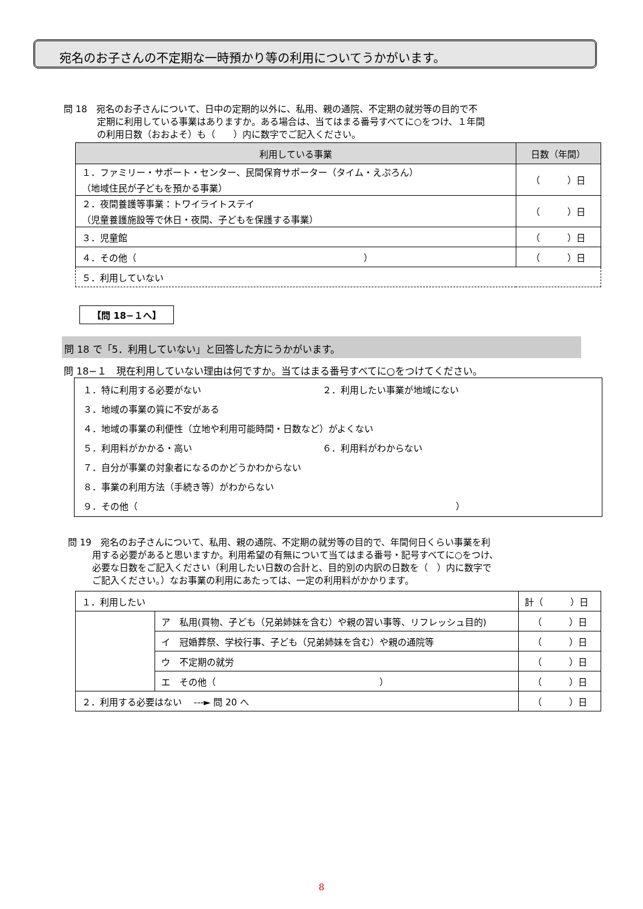宛名のお子さんの不定期な一時預かり等の利用についてうかがいます。
問 18　宛名のお子さんについて、日中の定期的以外に、私用、親の通院、不定期の就労等の目的で不
定期に利用している事業はありますか。ある場合は、当てはまる番号すべてに○をつけ、１年間
の利用日数（おおよそ）も（　　）内に数字でご記入ください。
| 利用している事業 | 日数（年間） |
| --- | --- |
| １．ファミリー・サポート・センター、民間保育サポーター（タイム・えぷろん） （地域住民が子どもを預かる事業） | （ ）日 |
| ２．夜間養護等事業：トワイライトステイ （児童養護施設等で休日・夜間、子どもを保護する事業） | （ ）日 |
| ３．児童館 | （ ）日 |
| ４．その他（ ） | （ ）日 |
| ５．利用していない | |
【問 18−１へ】
問 18 で「5．利用していない」と回答した方にうかがいます。
問 18−１　現在利用していない理由は何ですか。当てはまる番号すべてに○をつけてください。
１．特に利用する必要がない ２．利用したい事業が地域にない
３．地域の事業の質に不安がある
４．地域の事業の利便性（立地や利用可能時間・日数など）がよくない
５．利用料がかかる・高い ６．利用料がわからない
７．自分が事業の対象者になるのかどうかわからない
８．事業の利用方法（手続き等）がわからない
９．その他（　　　　　　　　　　　　　　　　　　　　　　　　　　　　　　　　　　　）
問 19　宛名のお子さんについて、私用、親の通院、不定期の就労等の目的で、年間何日くらい事業を利
用する必要があると思いますか。利用希望の有無について当てはまる番号・記号すべてに○をつけ、
必要な日数をご記入ください（利用したい日数の合計と、目的別の内訳の日数を（　）内に数字で
ご記入ください。）なお事業の利用にあたっては、一定の利用料がかかります。
| １．利用したい | | 計（ ）日 |
| | ア 私用(買物、子ども（兄弟姉妹を含む）や親の習い事等、リフレッシュ目的) | （ ）日 |
| | イ 冠婚葬祭、学校行事、子ども（兄弟姉妹を含む）や親の通院等 | （ ）日 |
| | ウ 不定期の就労 | （ ）日 |
| | エ その他（ ） | （ ）日 |
| ２．利用する必要はない ---► 問 20 へ | | （ ）日 |
8